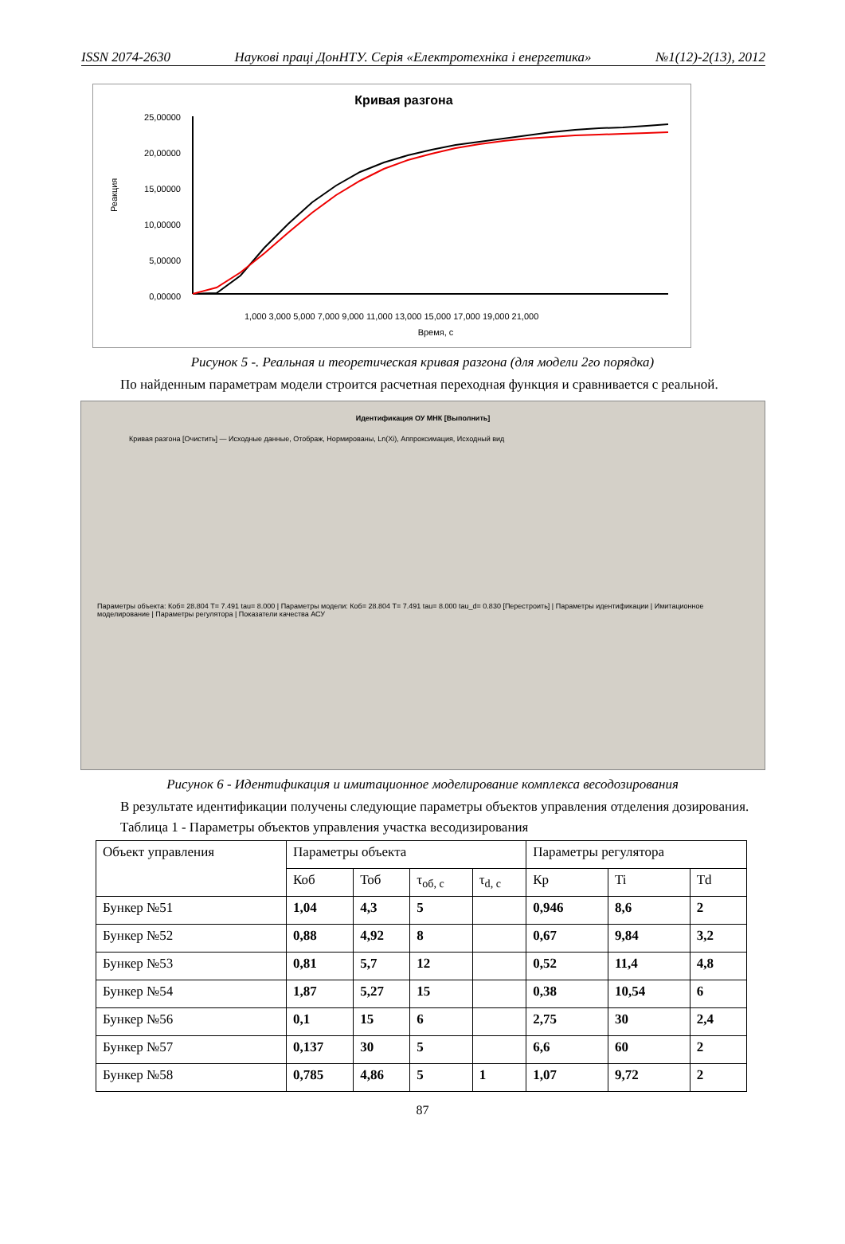ISSN 2074-2630 Наукові праці ДонНТУ. Серія «Електротехніка і енергетика» №1(12)-2(13), 2012
Кривая разгона
25,00000
20,00000
15,00000
10,00000
5,00000
0,00000
Реакция
Время, с
1,000 3,000 5,000 7,000 9,000 11,000 13,000 15,000 17,000 19,000 21,000
Рисунок 5 -. Реальная и теоретическая кривая разгона (для модели 2го порядка)
По найденным параметрам модели строится расчетная переходная функция и сравнивается с реальной.
Идентификация ОУ МНК [Выполнить]
Кривая разгона [Очистить] — Исходные данные, Отображ, Нормированы, Ln(Xi), Аппроксимация, Исходный вид
Параметры объекта: Коб= 28.804 T= 7.491 tau= 8.000 | Параметры модели: Коб= 28.804 T= 7.491 tau= 8.000 tau_d= 0.830 [Перестроить] | Параметры идентификации | Имитационное моделирование | Параметры регулятора | Показатели качества АСУ
Рисунок 6 - Идентификация и имитационное моделирование комплекса весодозирования
В результате идентификации получены следующие параметры объектов управления отделения дозирования.
Таблица 1 - Параметры объектов управления участка весодизирования
| Объект управления | Параметры объекта | | | | Параметры регулятора | | |
| --- | --- | --- | --- | --- | --- | --- | --- |
| | Коб | Тоб | τ<sub>об, с</sub> | τ<sub>d, с</sub> | Кр | Ti | Td |
| Бункер №51 | 1,04 | 4,3 | 5 | | 0,946 | 8,6 | 2 |
| Бункер №52 | 0,88 | 4,92 | 8 | | 0,67 | 9,84 | 3,2 |
| Бункер №53 | 0,81 | 5,7 | 12 | | 0,52 | 11,4 | 4,8 |
| Бункер №54 | 1,87 | 5,27 | 15 | | 0,38 | 10,54 | 6 |
| Бункер №56 | 0,1 | 15 | 6 | | 2,75 | 30 | 2,4 |
| Бункер №57 | 0,137 | 30 | 5 | | 6,6 | 60 | 2 |
| Бункер №58 | 0,785 | 4,86 | 5 | 1 | 1,07 | 9,72 | 2 |
87